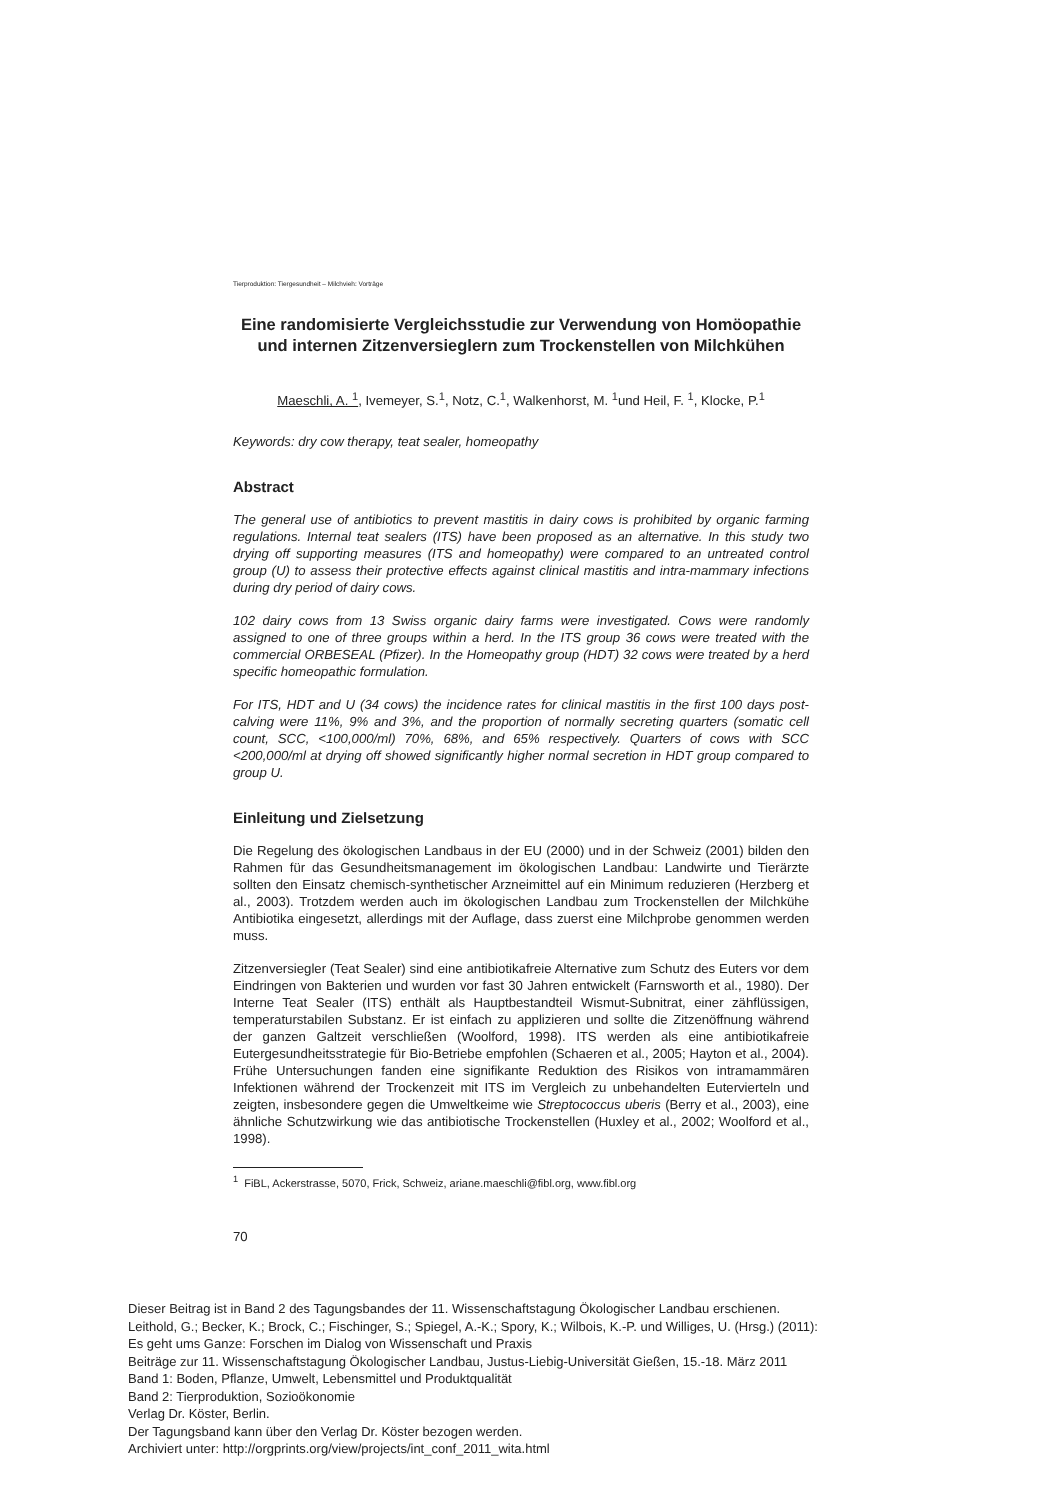Tierproduktion: Tiergesundheit – Milchvieh: Vorträge
Eine randomisierte Vergleichsstudie zur Verwendung von Homöopathie und internen Zitzenversieglern zum Trockenstellen von Milchkühen
Maeschli, A. <sup>1</sup>, Ivemeyer, S.<sup>1</sup>, Notz, C.<sup>1</sup>, Walkenhorst, M. <sup>1</sup>und Heil, F. <sup>1</sup>, Klocke, P.<sup>1</sup>
Keywords: dry cow therapy, teat sealer, homeopathy
Abstract
The general use of antibiotics to prevent mastitis in dairy cows is prohibited by organic farming regulations. Internal teat sealers (ITS) have been proposed as an alternative. In this study two drying off supporting measures (ITS and homeopathy) were compared to an untreated control group (U) to assess their protective effects against clinical mastitis and intra-mammary infections during dry period of dairy cows.
102 dairy cows from 13 Swiss organic dairy farms were investigated. Cows were randomly assigned to one of three groups within a herd. In the ITS group 36 cows were treated with the commercial ORBESEAL (Pfizer). In the Homeopathy group (HDT) 32 cows were treated by a herd specific homeopathic formulation.
For ITS, HDT and U (34 cows) the incidence rates for clinical mastitis in the first 100 days post-calving were 11%, 9% and 3%, and the proportion of normally secreting quarters (somatic cell count, SCC, <100,000/ml) 70%, 68%, and 65% respectively. Quarters of cows with SCC <200,000/ml at drying off showed significantly higher normal secretion in HDT group compared to group U.
Einleitung und Zielsetzung
Die Regelung des ökologischen Landbaus in der EU (2000) und in der Schweiz (2001) bilden den Rahmen für das Gesundheitsmanagement im ökologischen Landbau: Landwirte und Tierärzte sollten den Einsatz chemisch-synthetischer Arzneimittel auf ein Minimum reduzieren (Herzberg et al., 2003). Trotzdem werden auch im ökologischen Landbau zum Trockenstellen der Milchkühe Antibiotika eingesetzt, allerdings mit der Auflage, dass zuerst eine Milchprobe genommen werden muss.
Zitzenversiegler (Teat Sealer) sind eine antibiotikafreie Alternative zum Schutz des Euters vor dem Eindringen von Bakterien und wurden vor fast 30 Jahren entwickelt (Farnsworth et al., 1980). Der Interne Teat Sealer (ITS) enthält als Hauptbestandteil Wismut-Subnitrat, einer zähflüssigen, temperaturstabilen Substanz. Er ist einfach zu applizieren und sollte die Zitzenöffnung während der ganzen Galtzeit verschließen (Woolford, 1998). ITS werden als eine antibiotikafreie Eutergesundheitsstrategie für Bio-Betriebe empfohlen (Schaeren et al., 2005; Hayton et al., 2004). Frühe Untersuchungen fanden eine signifikante Reduktion des Risikos von intramammären Infektionen während der Trockenzeit mit ITS im Vergleich zu unbehandelten Eutervierteln und zeigten, insbesondere gegen die Umweltkeime wie Streptococcus uberis (Berry et al., 2003), eine ähnliche Schutzwirkung wie das antibiotische Trockenstellen (Huxley et al., 2002; Woolford et al., 1998).
<sup>1</sup> FiBL, Ackerstrasse, 5070, Frick, Schweiz, ariane.maeschli@fibl.org, www.fibl.org
70
Dieser Beitrag ist in Band 2 des Tagungsbandes der 11. Wissenschaftstagung Ökologischer Landbau erschienen.
Leithold, G.; Becker, K.; Brock, C.; Fischinger, S.; Spiegel, A.-K.; Spory, K.; Wilbois, K.-P. und Williges, U. (Hrsg.) (2011):
Es geht ums Ganze: Forschen im Dialog von Wissenschaft und Praxis
Beiträge zur 11. Wissenschaftstagung Ökologischer Landbau, Justus-Liebig-Universität Gießen, 15.-18. März 2011
Band 1: Boden, Pflanze, Umwelt, Lebensmittel und Produktqualität
Band 2: Tierproduktion, Sozioökonomie
Verlag Dr. Köster, Berlin.
Der Tagungsband kann über den Verlag Dr. Köster bezogen werden.
Archiviert unter: http://orgprints.org/view/projects/int_conf_2011_wita.html